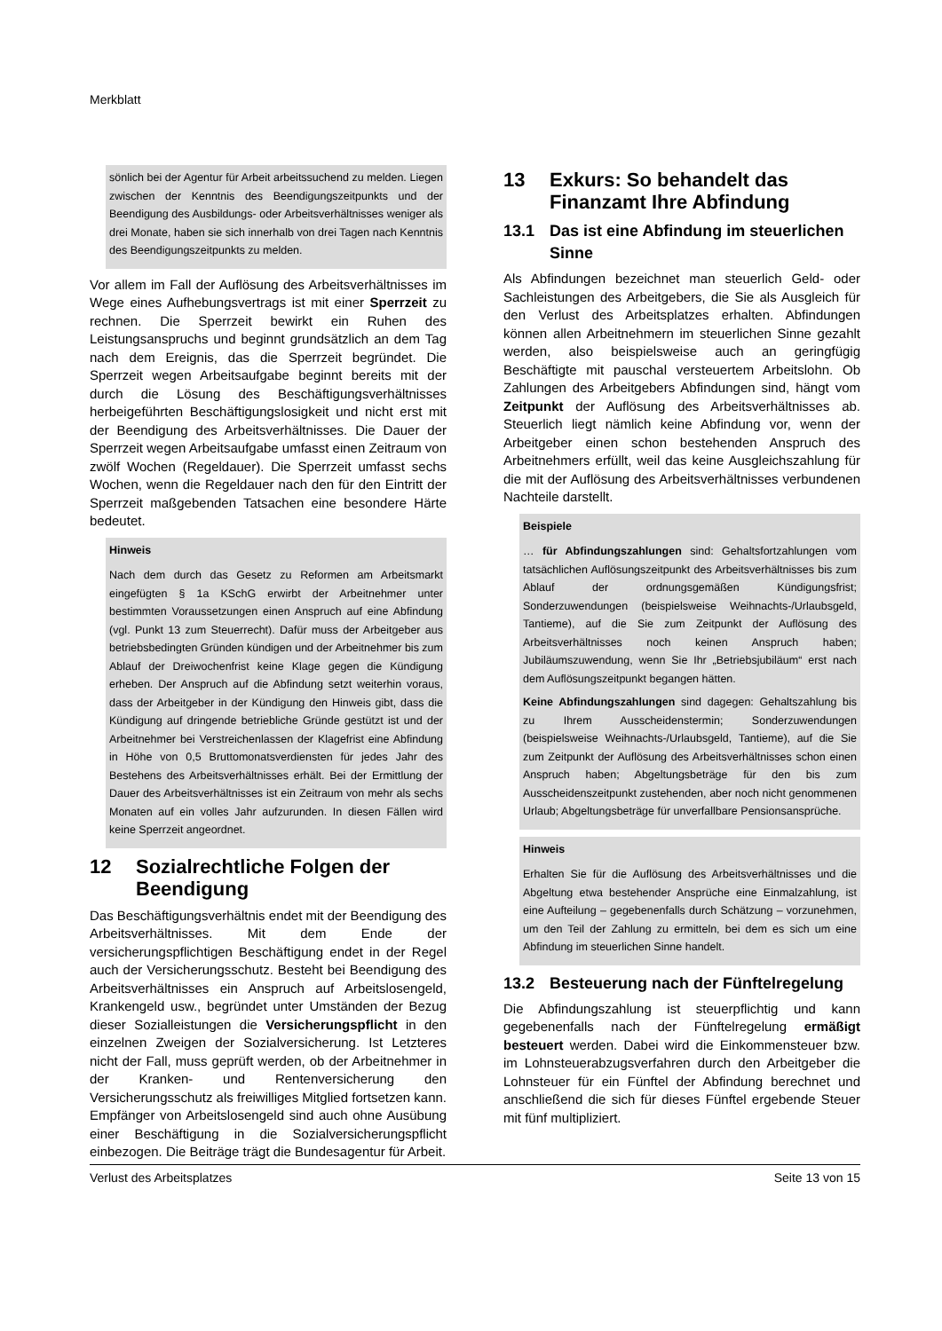Merkblatt
sönlich bei der Agentur für Arbeit arbeitssuchend zu melden. Liegen zwischen der Kenntnis des Beendigungszeitpunkts und der Beendigung des Ausbildungs- oder Arbeitsverhältnisses weniger als drei Monate, haben sie sich innerhalb von drei Tagen nach Kenntnis des Beendigungszeitpunkts zu melden.
Vor allem im Fall der Auflösung des Arbeitsverhältnisses im Wege eines Aufhebungsvertrags ist mit einer Sperrzeit zu rechnen. Die Sperrzeit bewirkt ein Ruhen des Leistungsanspruchs und beginnt grundsätzlich an dem Tag nach dem Ereignis, das die Sperrzeit begründet. Die Sperrzeit wegen Arbeitsaufgabe beginnt bereits mit der durch die Lösung des Beschäftigungsverhältnisses herbeigeführten Beschäftigungslosigkeit und nicht erst mit der Beendigung des Arbeitsverhältnisses. Die Dauer der Sperrzeit wegen Arbeitsaufgabe umfasst einen Zeitraum von zwölf Wochen (Regeldauer). Die Sperrzeit umfasst sechs Wochen, wenn die Regeldauer nach den für den Eintritt der Sperrzeit maßgebenden Tatsachen eine besondere Härte bedeutet.
Hinweis
Nach dem durch das Gesetz zu Reformen am Arbeitsmarkt eingefügten § 1a KSchG erwirbt der Arbeitnehmer unter bestimmten Voraussetzungen einen Anspruch auf eine Abfindung (vgl. Punkt 13 zum Steuerrecht). Dafür muss der Arbeitgeber aus betriebsbedingten Gründen kündigen und der Arbeitnehmer bis zum Ablauf der Dreiwochenfrist keine Klage gegen die Kündigung erheben. Der Anspruch auf die Abfindung setzt weiterhin voraus, dass der Arbeitgeber in der Kündigung den Hinweis gibt, dass die Kündigung auf dringende betriebliche Gründe gestützt ist und der Arbeitnehmer bei Verstreichenlassen der Klagefrist eine Abfindung in Höhe von 0,5 Bruttomonatsverdiensten für jedes Jahr des Bestehens des Arbeitsverhältnisses erhält. Bei der Ermittlung der Dauer des Arbeitsverhältnisses ist ein Zeitraum von mehr als sechs Monaten auf ein volles Jahr aufzurunden. In diesen Fällen wird keine Sperrzeit angeordnet.
12 Sozialrechtliche Folgen der Beendigung
Das Beschäftigungsverhältnis endet mit der Beendigung des Arbeitsverhältnisses. Mit dem Ende der versicherungspflichtigen Beschäftigung endet in der Regel auch der Versicherungsschutz. Besteht bei Beendigung des Arbeitsverhältnisses ein Anspruch auf Arbeitslosengeld, Krankengeld usw., begründet unter Umständen der Bezug dieser Sozialleistungen die Versicherungspflicht in den einzelnen Zweigen der Sozialversicherung. Ist Letzteres nicht der Fall, muss geprüft werden, ob der Arbeitnehmer in der Kranken- und Rentenversicherung den Versicherungsschutz als freiwilliges Mitglied fortsetzen kann. Empfänger von Arbeitslosengeld sind auch ohne Ausübung einer Beschäftigung in die Sozialversicherungspflicht einbezogen. Die Beiträge trägt die Bundesagentur für Arbeit.
13 Exkurs: So behandelt das Finanzamt Ihre Abfindung
13.1 Das ist eine Abfindung im steuerlichen Sinne
Als Abfindungen bezeichnet man steuerlich Geld- oder Sachleistungen des Arbeitgebers, die Sie als Ausgleich für den Verlust des Arbeitsplatzes erhalten. Abfindungen können allen Arbeitnehmern im steuerlichen Sinne gezahlt werden, also beispielsweise auch an geringfügig Beschäftigte mit pauschal versteuertem Arbeitslohn. Ob Zahlungen des Arbeitgebers Abfindungen sind, hängt vom Zeitpunkt der Auflösung des Arbeitsverhältnisses ab. Steuerlich liegt nämlich keine Abfindung vor, wenn der Arbeitgeber einen schon bestehenden Anspruch des Arbeitnehmers erfüllt, weil das keine Ausgleichszahlung für die mit der Auflösung des Arbeitsverhältnisses verbundenen Nachteile darstellt.
Beispiele
… für Abfindungszahlungen sind: Gehaltsfortzahlungen vom tatsächlichen Auflösungszeitpunkt des Arbeitsverhältnisses bis zum Ablauf der ordnungsgemäßen Kündigungsfrist; Sonderzuwendungen (beispielsweise Weihnachts-/Urlaubsgeld, Tantieme), auf die Sie zum Zeitpunkt der Auflösung des Arbeitsverhältnisses noch keinen Anspruch haben; Jubiläumszuwendung, wenn Sie Ihr „Betriebsjubiläum“ erst nach dem Auflösungszeitpunkt begangen hätten.
Keine Abfindungszahlungen sind dagegen: Gehaltszahlung bis zu Ihrem Ausscheidenstermin; Sonderzuwendungen (beispielsweise Weihnachts-/Urlaubsgeld, Tantieme), auf die Sie zum Zeitpunkt der Auflösung des Arbeitsverhältnisses schon einen Anspruch haben; Abgeltungsbeträge für den bis zum Ausscheidenszeitpunkt zustehenden, aber noch nicht genommenen Urlaub; Abgeltungsbeträge für unverfallbare Pensionsansprüche.
Hinweis
Erhalten Sie für die Auflösung des Arbeitsverhältnisses und die Abgeltung etwa bestehender Ansprüche eine Einmalzahlung, ist eine Aufteilung – gegebenenfalls durch Schätzung – vorzunehmen, um den Teil der Zahlung zu ermitteln, bei dem es sich um eine Abfindung im steuerlichen Sinne handelt.
13.2 Besteuerung nach der Fünftelregelung
Die Abfindungszahlung ist steuerpflichtig und kann gegebenenfalls nach der Fünftelregelung ermäßigt besteuert werden. Dabei wird die Einkommensteuer bzw. im Lohnsteuerabzugsverfahren durch den Arbeitgeber die Lohnsteuer für ein Fünftel der Abfindung berechnet und anschließend die sich für dieses Fünftel ergebende Steuer mit fünf multipliziert.
Verlust des Arbeitsplatzes Seite 13 von 15